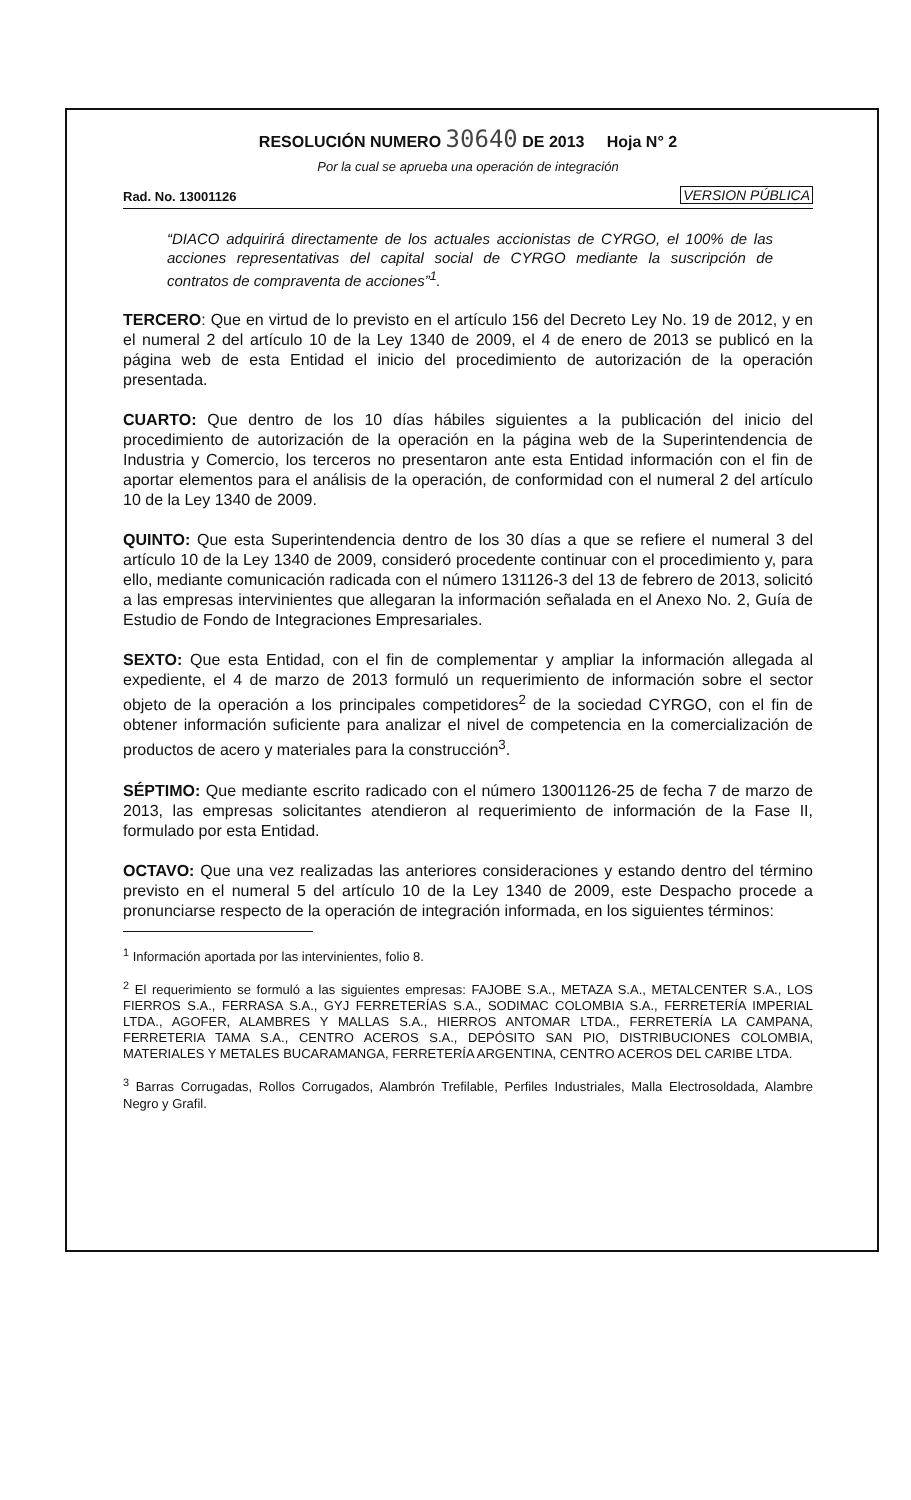RESOLUCIÓN NUMERO 30640 DE 2013 Hoja N° 2
Por la cual se aprueba una operación de integración
Rad. No. 13001126 VERSION PÚBLICA
“DIACO adquirirá directamente de los actuales accionistas de CYRGO, el 100% de las acciones representativas del capital social de CYRGO mediante la suscripción de contratos de compraventa de acciones”<sup>1</sup>.
TERCERO: Que en virtud de lo previsto en el artículo 156 del Decreto Ley No. 19 de 2012, y en el numeral 2 del artículo 10 de la Ley 1340 de 2009, el 4 de enero de 2013 se publicó en la página web de esta Entidad el inicio del procedimiento de autorización de la operación presentada.
CUARTO: Que dentro de los 10 días hábiles siguientes a la publicación del inicio del procedimiento de autorización de la operación en la página web de la Superintendencia de Industria y Comercio, los terceros no presentaron ante esta Entidad información con el fin de aportar elementos para el análisis de la operación, de conformidad con el numeral 2 del artículo 10 de la Ley 1340 de 2009.
QUINTO: Que esta Superintendencia dentro de los 30 días a que se refiere el numeral 3 del artículo 10 de la Ley 1340 de 2009, consideró procedente continuar con el procedimiento y, para ello, mediante comunicación radicada con el número 131126-3 del 13 de febrero de 2013, solicitó a las empresas intervinientes que allegaran la información señalada en el Anexo No. 2, Guía de Estudio de Fondo de Integraciones Empresariales.
SEXTO: Que esta Entidad, con el fin de complementar y ampliar la información allegada al expediente, el 4 de marzo de 2013 formuló un requerimiento de información sobre el sector objeto de la operación a los principales competidores<sup>2</sup> de la sociedad CYRGO, con el fin de obtener información suficiente para analizar el nivel de competencia en la comercialización de productos de acero y materiales para la construcción<sup>3</sup>.
SÉPTIMO: Que mediante escrito radicado con el número 13001126-25 de fecha 7 de marzo de 2013, las empresas solicitantes atendieron al requerimiento de información de la Fase II, formulado por esta Entidad.
OCTAVO: Que una vez realizadas las anteriores consideraciones y estando dentro del término previsto en el numeral 5 del artículo 10 de la Ley 1340 de 2009, este Despacho procede a pronunciarse respecto de la operación de integración informada, en los siguientes términos:
<sup>1</sup> Información aportada por las intervinientes, folio 8.
<sup>2</sup> El requerimiento se formuló a las siguientes empresas: FAJOBE S.A., METAZA S.A., METALCENTER S.A., LOS FIERROS S.A., FERRASA S.A., GYJ FERRETERÍAS S.A., SODIMAC COLOMBIA S.A., FERRETERÍA IMPERIAL LTDA., AGOFER, ALAMBRES Y MALLAS S.A., HIERROS ANTOMAR LTDA., FERRETERÍA LA CAMPANA, FERRETERIA TAMA S.A., CENTRO ACEROS S.A., DEPÓSITO SAN PIO, DISTRIBUCIONES COLOMBIA, MATERIALES Y METALES BUCARAMANGA, FERRETERÍA ARGENTINA, CENTRO ACEROS DEL CARIBE LTDA.
<sup>3</sup> Barras Corrugadas, Rollos Corrugados, Alambrón Trefilable, Perfiles Industriales, Malla Electrosoldada, Alambre Negro y Grafil.